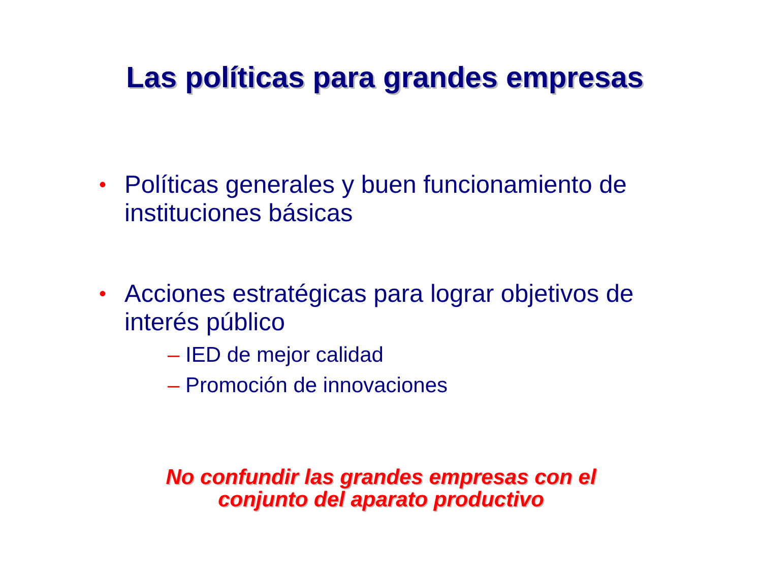Las políticas para grandes empresas
•
Políticas generales y buen funcionamiento de instituciones básicas
•
Acciones estratégicas para lograr objetivos de interés público
– IED de mejor calidad
– Promoción de innovaciones
No confundir las grandes empresas con el
conjunto del aparato productivo